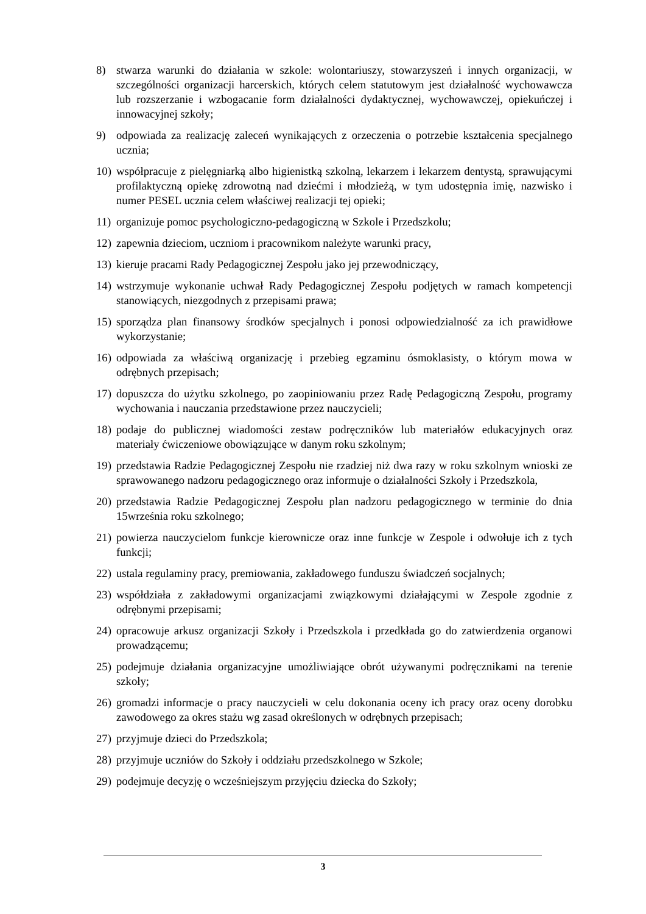8) stwarza warunki do działania w szkole: wolontariuszy, stowarzyszeń i innych organizacji, w szczególności organizacji harcerskich, których celem statutowym jest działalność wychowawcza lub rozszerzanie i wzbogacanie form działalności dydaktycznej, wychowawczej, opiekuńczej i innowacyjnej szkoły;
9) odpowiada za realizację zaleceń wynikających z orzeczenia o potrzebie kształcenia specjalnego ucznia;
10) współpracuje z pielęgniarką albo higienistką szkolną, lekarzem i lekarzem dentystą, sprawującymi profilaktyczną opiekę zdrowotną nad dziećmi i młodzieżą, w tym udostępnia imię, nazwisko i numer PESEL ucznia celem właściwej realizacji tej opieki;
11) organizuje pomoc psychologiczno-pedagogiczną w Szkole i Przedszkolu;
12) zapewnia dzieciom, uczniom i pracownikom należyte warunki pracy,
13) kieruje pracami Rady Pedagogicznej Zespołu jako jej przewodniczący,
14) wstrzymuje wykonanie uchwał Rady Pedagogicznej Zespołu podjętych w ramach kompetencji stanowiących, niezgodnych z przepisami prawa;
15) sporządza plan finansowy środków specjalnych i ponosi odpowiedzialność za ich prawidłowe wykorzystanie;
16) odpowiada za właściwą organizację i przebieg egzaminu ósmoklasisty, o którym mowa w odrębnych przepisach;
17) dopuszcza do użytku szkolnego, po zaopiniowaniu przez Radę Pedagogiczną Zespołu, programy wychowania i nauczania przedstawione przez nauczycieli;
18) podaje do publicznej wiadomości zestaw podręczników lub materiałów edukacyjnych oraz materiały ćwiczeniowe obowiązujące w danym roku szkolnym;
19) przedstawia Radzie Pedagogicznej Zespołu nie rzadziej niż dwa razy w roku szkolnym wnioski ze sprawowanego nadzoru pedagogicznego oraz informuje o działalności Szkoły i Przedszkola,
20) przedstawia Radzie Pedagogicznej Zespołu plan nadzoru pedagogicznego w terminie do dnia 15września roku szkolnego;
21) powierza nauczycielom funkcje kierownicze oraz inne funkcje w Zespole i odwołuje ich z tych funkcji;
22) ustala regulaminy pracy, premiowania, zakładowego funduszu świadczeń socjalnych;
23) współdziała z zakładowymi organizacjami związkowymi działającymi w Zespole zgodnie z odrębnymi przepisami;
24) opracowuje arkusz organizacji Szkoły i Przedszkola i przedkłada go do zatwierdzenia organowi prowadzącemu;
25) podejmuje działania organizacyjne umożliwiające obrót używanymi podręcznikami na terenie szkoły;
26) gromadzi informacje o pracy nauczycieli w celu dokonania oceny ich pracy oraz oceny dorobku zawodowego za okres stażu wg zasad określonych w odrębnych przepisach;
27) przyjmuje dzieci do Przedszkola;
28) przyjmuje uczniów do Szkoły i oddziału przedszkolnego w Szkole;
29) podejmuje decyzję o wcześniejszym przyjęciu dziecka do Szkoły;
3